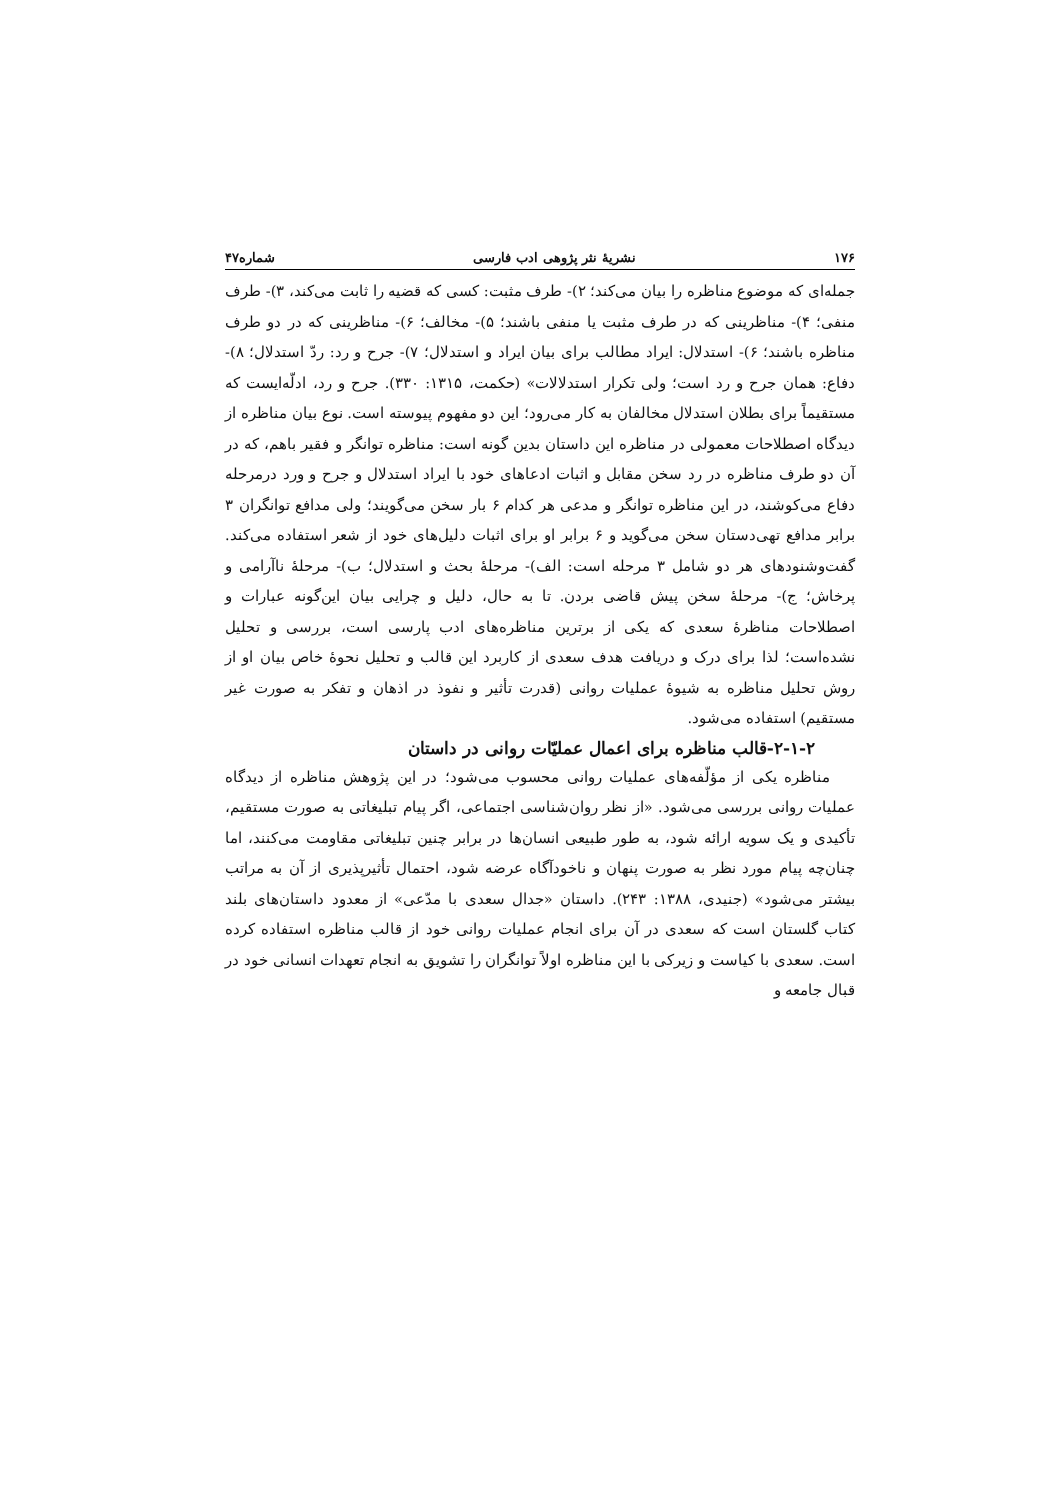۱۷۶ نشریهٔ نثر پژوهی ادب فارسی شماره۴۷
جمله‌ای که موضوع مناظره را بیان می‌کند؛ ۲)- طرف مثبت: کسی که قضیه را ثابت می‌کند، ۳)- طرف منفی؛ ۴)- مناظرینی که در طرف مثبت یا منفی باشند؛ ۵)- مخالف؛ ۶)- مناظرینی که در دو طرف مناظره باشند؛ ۶)- استدلال: ایراد مطالب برای بیان ایراد و استدلال؛ ۷)- جرح و رد: ردّ استدلال؛ ۸)- دفاع: همان جرح و رد است؛ ولی تکرار استدلالات» (حکمت، ۱۳۱۵: ۳۳۰). جرح و رد، ادلّه‌ایست که مستقیماً برای بطلان استدلال مخالفان به کار می‌رود؛ این دو مفهوم پیوسته است. نوع بیان مناظره از دیدگاه اصطلاحات معمولی در مناظره این داستان بدین گونه است: مناظره توانگر و فقیر باهم، که در آن دو طرف مناظره در رد سخن مقابل و اثبات ادعاهای خود با ایراد استدلال و جرح و ورد درمرحله دفاع می‌کوشند، در این مناظره توانگر و مدعی هر کدام ۶ بار سخن می‌گویند؛ ولی مدافع توانگران ۳ برابر مدافع تهی‌دستان سخن می‌گوید و ۶ برابر او برای اثبات دلیل‌های خود از شعر استفاده می‌کند. گفت‌وشنودهای هر دو شامل ۳ مرحله است: الف)- مرحلهٔ بحث و استدلال؛ ب)- مرحلهٔ ناآرامی و پرخاش؛ ج)- مرحلهٔ سخن پیش قاضی بردن. تا به حال، دلیل و چرایی بیان این‌گونه عبارات و اصطلاحات مناظرهٔ سعدی که یکی از برترین مناظره‌های ادب پارسی است، بررسی و تحلیل نشده‌است؛ لذا برای درک و دریافت هدف سعدی از کاربرد این قالب و تحلیل نحوهٔ خاص بیان او از روش تحلیل مناظره به شیوهٔ عملیات روانی (قدرت تأثیر و نفوذ در اذهان و تفکر به صورت غیر مستقیم) استفاده می‌شود.
۲-۱-۲-قالب مناظره برای اعمال عملیّات روانی در داستان
مناظره یکی از مؤلّفه‌های عملیات روانی محسوب می‌شود؛ در این پژوهش مناظره از دیدگاه عملیات روانی بررسی می‌شود. «از نظر روان‌شناسی اجتماعی، اگر پیام تبلیغاتی به صورت مستقیم، تأکیدی و یک سویه ارائه شود، به طور طبیعی انسان‌ها در برابر چنین تبلیغاتی مقاومت می‌کنند، اما چنان‌چه پیام مورد نظر به صورت پنهان و ناخودآگاه عرضه شود، احتمال تأثیرپذیری از آن به مراتب بیشتر می‌شود» (جنیدی، ۱۳۸۸: ۲۴۳). داستان «جدال سعدی با مدّعی» از معدود داستان‌های بلند کتاب گلستان است که سعدی در آن برای انجام عملیات روانی خود از قالب مناظره استفاده کرده است. سعدی با کیاست و زیرکی با این مناظره اولاً توانگران را تشویق به انجام تعهدات انسانی خود در قبال جامعه و